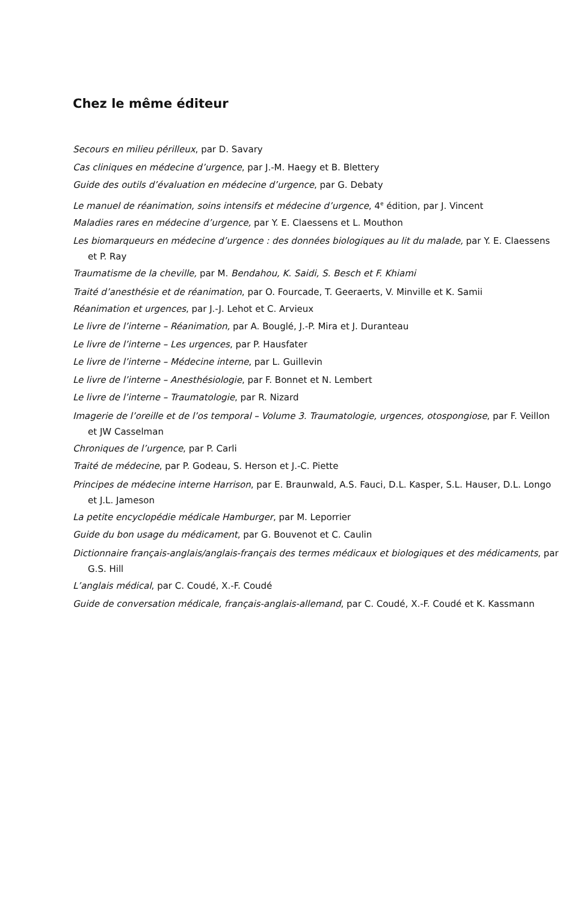Chez le même éditeur
Secours en milieu périlleux, par D. Savary
Cas cliniques en médecine d’urgence, par J.-M. Haegy et B. Blettery
Guide des outils d’évaluation en médecine d’urgence, par G. Debaty
Le manuel de réanimation, soins intensifs et médecine d’urgence, 4<sup>e</sup> édition, par J. Vincent
Maladies rares en médecine d’urgence, par Y. E. Claessens et L. Mouthon
Les biomarqueurs en médecine d’urgence : des données biologiques au lit du malade, par Y. E. Claessens et P. Ray
Traumatisme de la cheville, par M. Bendahou, K. Saidi, S. Besch et F. Khiami
Traité d’anesthésie et de réanimation, par O. Fourcade, T. Geeraerts, V. Minville et K. Samii
Réanimation et urgences, par J.-J. Lehot et C. Arvieux
Le livre de l’interne – Réanimation, par A. Bouglé, J.-P. Mira et J. Duranteau
Le livre de l’interne – Les urgences, par P. Hausfater
Le livre de l’interne – Médecine interne, par L. Guillevin
Le livre de l’interne – Anesthésiologie, par F. Bonnet et N. Lembert
Le livre de l’interne – Traumatologie, par R. Nizard
Imagerie de l’oreille et de l’os temporal – Volume 3. Traumatologie, urgences, otospongiose, par F. Veillon et JW Casselman
Chroniques de l’urgence, par P. Carli
Traité de médecine, par P. Godeau, S. Herson et J.-C. Piette
Principes de médecine interne Harrison, par E. Braunwald, A.S. Fauci, D.L. Kasper, S.L. Hauser, D.L. Longo et J.L. Jameson
La petite encyclopédie médicale Hamburger, par M. Leporrier
Guide du bon usage du médicament, par G. Bouvenot et C. Caulin
Dictionnaire français-anglais/anglais-français des termes médicaux et biologiques et des médicaments, par G.S. Hill
L’anglais médical, par C. Coudé, X.-F. Coudé
Guide de conversation médicale, français-anglais-allemand, par C. Coudé, X.-F. Coudé et K. Kassmann